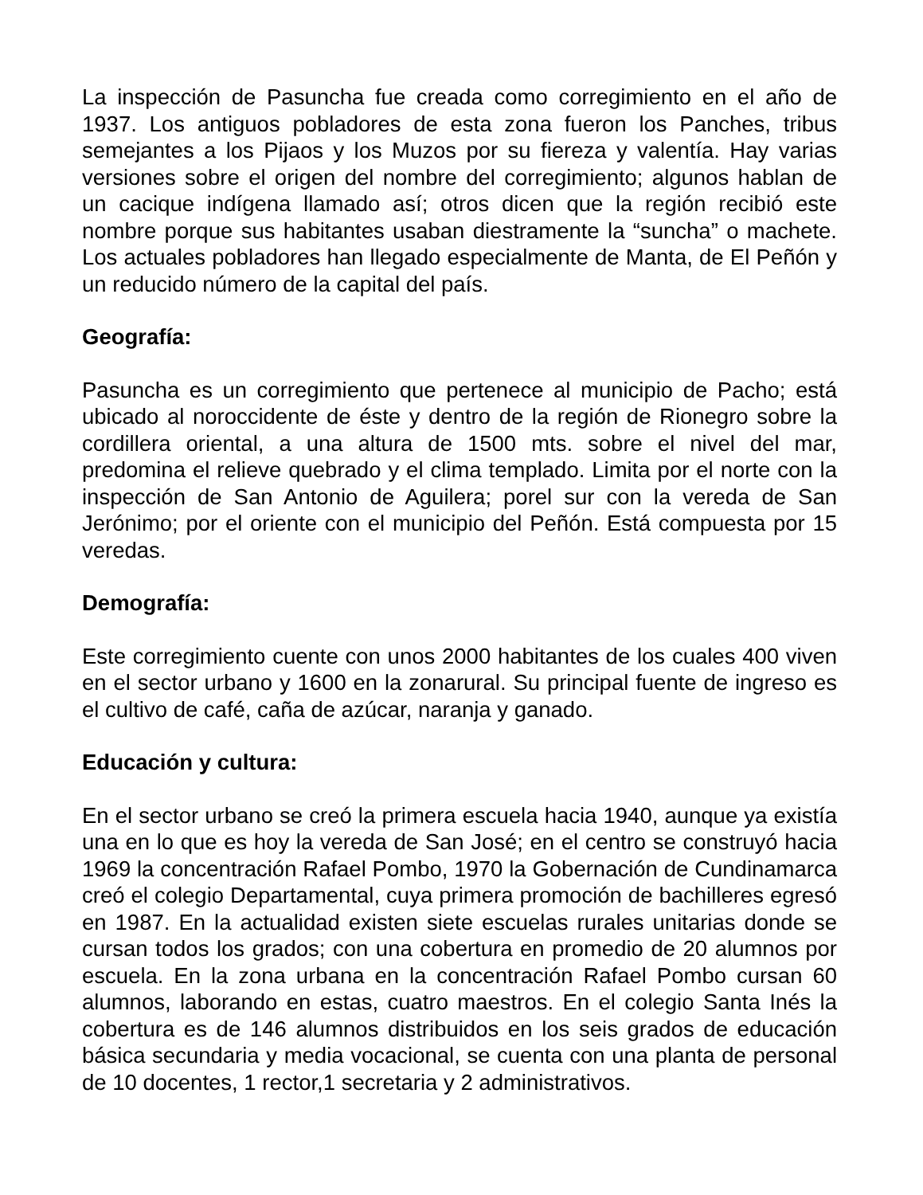La inspección de Pasuncha fue creada como corregimiento en el año de 1937. Los antiguos pobladores de esta zona fueron los Panches, tribus semejantes a los Pijaos y los Muzos por su fiereza y valentía. Hay varias versiones sobre el origen del nombre del corregimiento; algunos hablan de un cacique indígena llamado así; otros dicen que la región recibió este nombre porque sus habitantes usaban diestramente la “suncha” o machete. Los actuales pobladores han llegado especialmente de Manta, de El Peñón y un reducido número de la capital del país.
Geografía:
Pasuncha es un corregimiento que pertenece al municipio de Pacho; está ubicado al noroccidente de éste y dentro de la región de Rionegro sobre la cordillera oriental, a una altura de 1500 mts. sobre el nivel del mar, predomina el relieve quebrado y el clima templado. Limita por el norte con la inspección de San Antonio de Aguilera; porel sur con la vereda de San Jerónimo; por el oriente con el municipio del Peñón. Está compuesta por 15 veredas.
Demografía:
Este corregimiento cuente con unos 2000 habitantes de los cuales 400 viven en el sector urbano y 1600 en la zonarural. Su principal fuente de ingreso es el cultivo de café, caña de azúcar, naranja y ganado.
Educación y cultura:
En el sector urbano se creó la primera escuela hacia 1940, aunque ya existía una en lo que es hoy la vereda de San José; en el centro se construyó hacia 1969 la concentración Rafael Pombo, 1970 la Gobernación de Cundinamarca creó el colegio Departamental, cuya primera promoción de bachilleres egresó en 1987. En la actualidad existen siete escuelas rurales unitarias donde se cursan todos los grados; con una cobertura en promedio de 20 alumnos por escuela. En la zona urbana en la concentración Rafael Pombo cursan 60 alumnos, laborando en estas, cuatro maestros. En el colegio Santa Inés la cobertura es de 146 alumnos distribuidos en los seis grados de educación básica secundaria y media vocacional, se cuenta con una planta de personal de 10 docentes, 1 rector,1 secretaria y 2 administrativos.